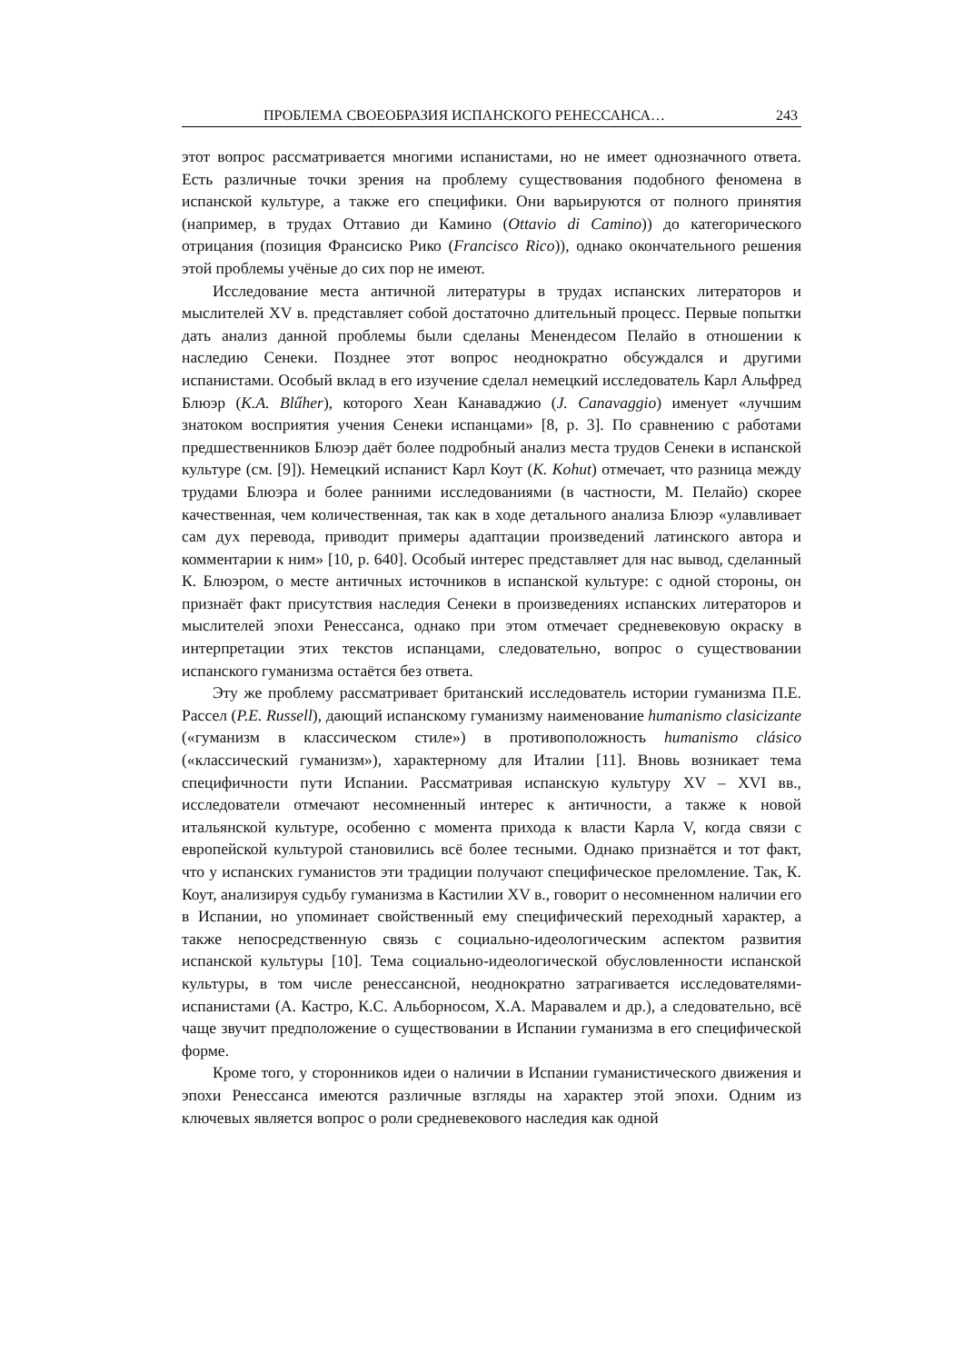ПРОБЛЕМА СВОЕОБРАЗИЯ ИСПАНСКОГО РЕНЕССАНСА… 243
этот вопрос рассматривается многими испанистами, но не имеет однозначного ответа. Есть различные точки зрения на проблему существования подобного феномена в испанской культуре, а также его специфики. Они варьируются от полного принятия (например, в трудах Оттавио ди Камино (Ottavio di Camino)) до категорического отрицания (позиция Франсиско Рико (Francisco Rico)), однако окончательного решения этой проблемы учёные до сих пор не имеют.
Исследование места античной литературы в трудах испанских литераторов и мыслителей XV в. представляет собой достаточно длительный процесс. Первые попытки дать анализ данной проблемы были сделаны Менендесом Пелайо в отношении к наследию Сенеки. Позднее этот вопрос неоднократно обсуждался и другими испанистами. Особый вклад в его изучение сделал немецкий исследователь Карл Альфред Блюэр (K.A. Blűher), которого Хеан Канаваджио (J. Canavaggio) именует «лучшим знатоком восприятия учения Сенеки испанцами» [8, p. 3]. По сравнению с работами предшественников Блюэр даёт более подробный анализ места трудов Сенеки в испанской культуре (см. [9]). Немецкий испанист Карл Коут (K. Kohut) отмечает, что разница между трудами Блюэра и более ранними исследованиями (в частности, М. Пелайо) скорее качественная, чем количественная, так как в ходе детального анализа Блюэр «улавливает сам дух перевода, приводит примеры адаптации произведений латинского автора и комментарии к ним» [10, p. 640]. Особый интерес представляет для нас вывод, сделанный К. Блюэром, о месте античных источников в испанской культуре: с одной стороны, он признаёт факт присутствия наследия Сенеки в произведениях испанских литераторов и мыслителей эпохи Ренессанса, однако при этом отмечает средневековую окраску в интерпретации этих текстов испанцами, следовательно, вопрос о существовании испанского гуманизма остаётся без ответа.
Эту же проблему рассматривает британский исследователь истории гуманизма П.Е. Рассел (P.E. Russell), дающий испанскому гуманизму наименование humanismo clasicizante («гуманизм в классическом стиле») в противоположность humanismo clásico («классический гуманизм»), характерному для Италии [11]. Вновь возникает тема специфичности пути Испании. Рассматривая испанскую культуру XV – XVI вв., исследователи отмечают несомненный интерес к античности, а также к новой итальянской культуре, особенно с момента прихода к власти Карла V, когда связи с европейской культурой становились всё более тесными. Однако признаётся и тот факт, что у испанских гуманистов эти традиции получают специфическое преломление. Так, К. Коут, анализируя судьбу гуманизма в Кастилии XV в., говорит о несомненном наличии его в Испании, но упоминает свойственный ему специфический переходный характер, а также непосредственную связь с социально-идеологическим аспектом развития испанской культуры [10]. Тема социально-идеологической обусловленности испанской культуры, в том числе ренессансной, неоднократно затрагивается исследователями-испанистами (А. Кастро, К.С. Альборносом, Х.А. Маравалем и др.), а следовательно, всё чаще звучит предположение о существовании в Испании гуманизма в его специфической форме.
Кроме того, у сторонников идеи о наличии в Испании гуманистического движения и эпохи Ренессанса имеются различные взгляды на характер этой эпохи. Одним из ключевых является вопрос о роли средневекового наследия как одной